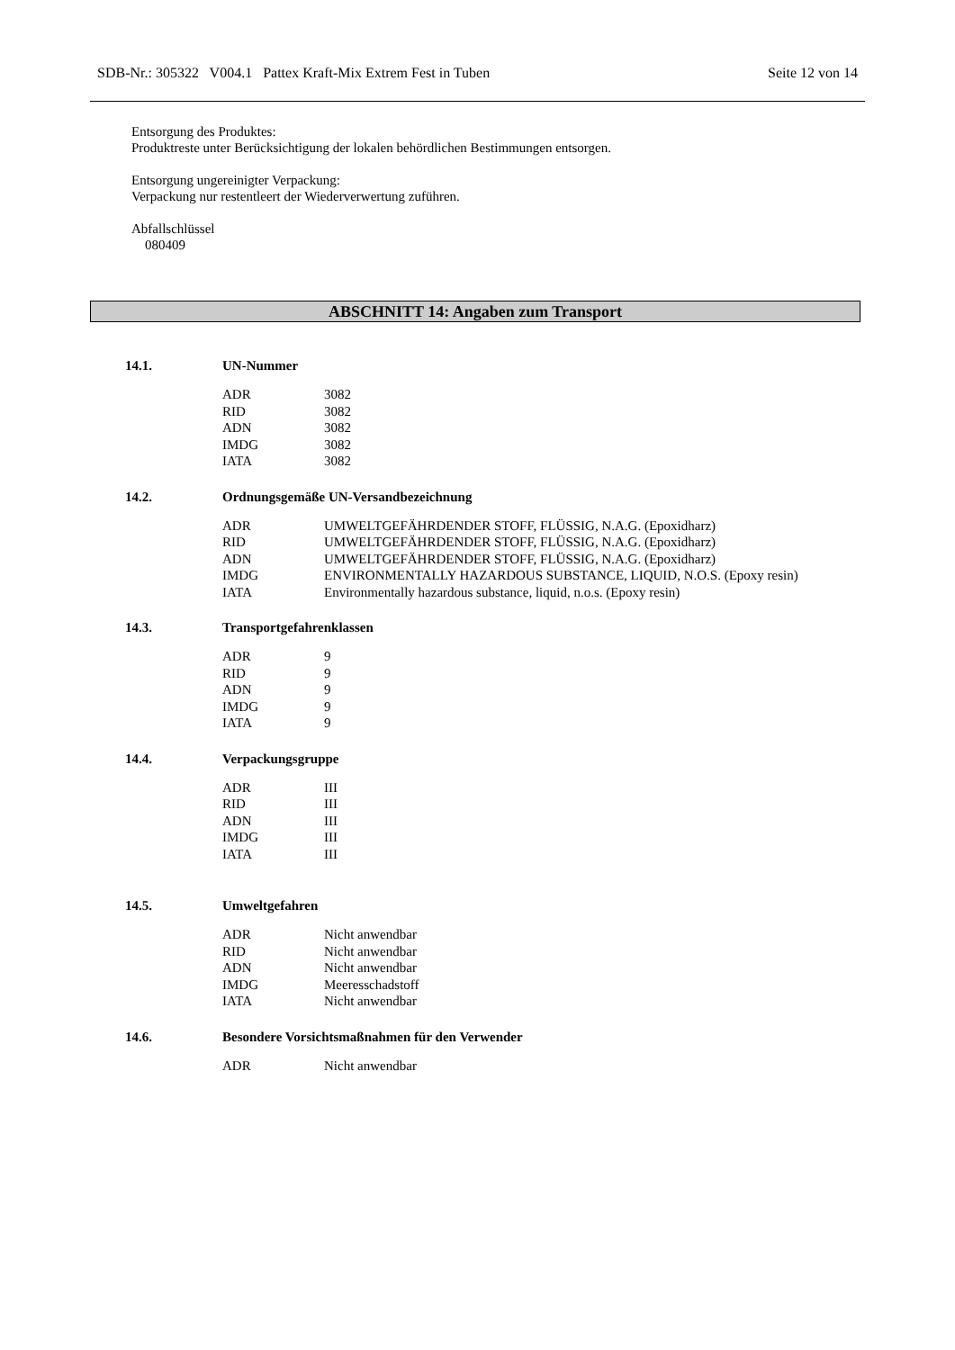SDB-Nr.: 305322 V004.1 Pattex Kraft-Mix Extrem Fest in Tuben Seite 12 von 14
Entsorgung des Produktes:
Produktreste unter Berücksichtigung der lokalen behördlichen Bestimmungen entsorgen.
Entsorgung ungereinigter Verpackung:
Verpackung nur restentleert der Wiederverwertung zuführen.
Abfallschlüssel
080409
ABSCHNITT 14: Angaben zum Transport
14.1. UN-Nummer
| ADR | 3082 |
| RID | 3082 |
| ADN | 3082 |
| IMDG | 3082 |
| IATA | 3082 |
14.2. Ordnungsgemäße UN-Versandbezeichnung
| ADR | UMWELTGEFÄHRDENDER STOFF, FLÜSSIG, N.A.G. (Epoxidharz) |
| RID | UMWELTGEFÄHRDENDER STOFF, FLÜSSIG, N.A.G. (Epoxidharz) |
| ADN | UMWELTGEFÄHRDENDER STOFF, FLÜSSIG, N.A.G. (Epoxidharz) |
| IMDG | ENVIRONMENTALLY HAZARDOUS SUBSTANCE, LIQUID, N.O.S. (Epoxy resin) |
| IATA | Environmentally hazardous substance, liquid, n.o.s. (Epoxy resin) |
14.3. Transportgefahrenklassen
| ADR | 9 |
| RID | 9 |
| ADN | 9 |
| IMDG | 9 |
| IATA | 9 |
14.4. Verpackungsgruppe
| ADR | III |
| RID | III |
| ADN | III |
| IMDG | III |
| IATA | III |
14.5. Umweltgefahren
| ADR | Nicht anwendbar |
| RID | Nicht anwendbar |
| ADN | Nicht anwendbar |
| IMDG | Meeresschadstoff |
| IATA | Nicht anwendbar |
14.6. Besondere Vorsichtsmaßnahmen für den Verwender
| ADR | Nicht anwendbar |